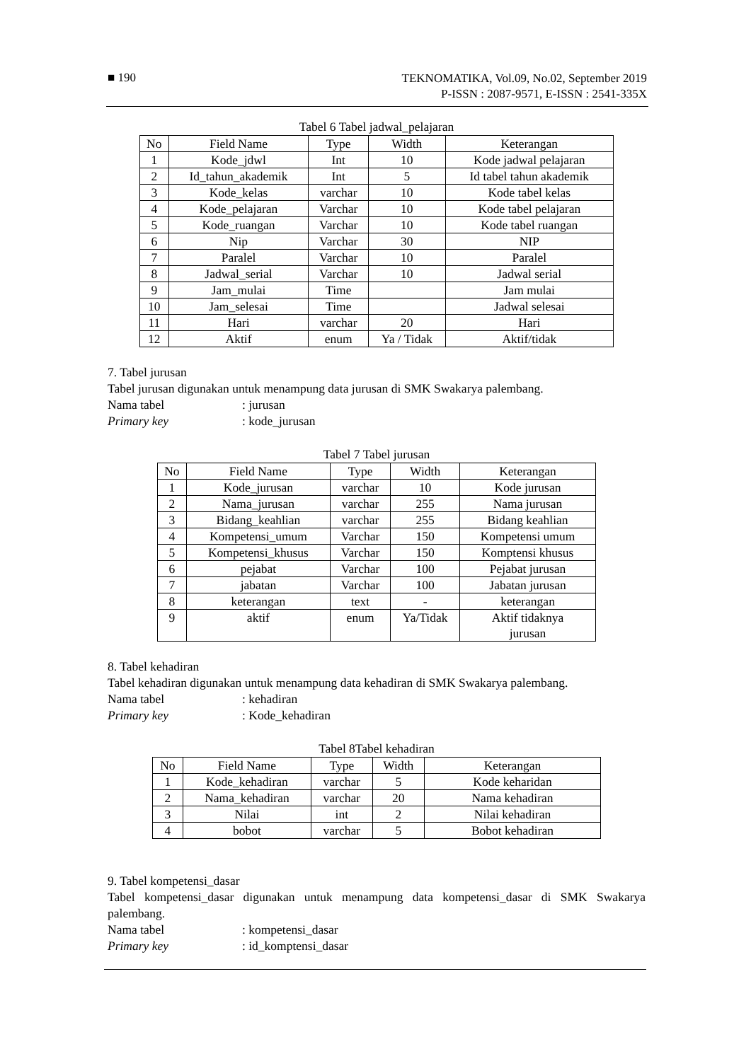■ 190
TEKNOMATIKA, Vol.09, No.02, September 2019
P-ISSN : 2087-9571, E-ISSN : 2541-335X
Tabel 6 Tabel jadwal_pelajaran
| No | Field Name | Type | Width | Keterangan |
| --- | --- | --- | --- | --- |
| 1 | Kode_jdwl | Int | 10 | Kode jadwal pelajaran |
| 2 | Id_tahun_akademik | Int | 5 | Id tabel tahun akademik |
| 3 | Kode_kelas | varchar | 10 | Kode tabel kelas |
| 4 | Kode_pelajaran | Varchar | 10 | Kode tabel pelajaran |
| 5 | Kode_ruangan | Varchar | 10 | Kode tabel ruangan |
| 6 | Nip | Varchar | 30 | NIP |
| 7 | Paralel | Varchar | 10 | Paralel |
| 8 | Jadwal_serial | Varchar | 10 | Jadwal serial |
| 9 | Jam_mulai | Time | | Jam mulai |
| 10 | Jam_selesai | Time | | Jadwal selesai |
| 11 | Hari | varchar | 20 | Hari |
| 12 | Aktif | enum | Ya / Tidak | Aktif/tidak |
7. Tabel jurusan
Tabel jurusan digunakan untuk menampung data jurusan di SMK Swakarya palembang.
Nama tabel: jurusan
Primary key: kode_jurusan
Tabel 7 Tabel jurusan
| No | Field Name | Type | Width | Keterangan |
| --- | --- | --- | --- | --- |
| 1 | Kode_jurusan | varchar | 10 | Kode jurusan |
| 2 | Nama_jurusan | varchar | 255 | Nama jurusan |
| 3 | Bidang_keahlian | varchar | 255 | Bidang keahlian |
| 4 | Kompetensi_umum | Varchar | 150 | Kompetensi umum |
| 5 | Kompetensi_khusus | Varchar | 150 | Komptensi khusus |
| 6 | pejabat | Varchar | 100 | Pejabat jurusan |
| 7 | jabatan | Varchar | 100 | Jabatan jurusan |
| 8 | keterangan | text | - | keterangan |
| 9 | aktif | enum | Ya/Tidak | Aktif tidaknya jurusan |
8. Tabel kehadiran
Tabel kehadiran digunakan untuk menampung data kehadiran di SMK Swakarya palembang.
Nama tabel: kehadiran
Primary key: Kode_kehadiran
Tabel 8Tabel kehadiran
| No | Field Name | Type | Width | Keterangan |
| --- | --- | --- | --- | --- |
| 1 | Kode_kehadiran | varchar | 5 | Kode keharidan |
| 2 | Nama_kehadiran | varchar | 20 | Nama kehadiran |
| 3 | Nilai | int | 2 | Nilai kehadiran |
| 4 | bobot | varchar | 5 | Bobot kehadiran |
9. Tabel kompetensi_dasar
Tabel kompetensi_dasar digunakan untuk menampung data kompetensi_dasar di SMK Swakarya palembang.
Nama tabel: kompetensi_dasar
Primary key: id_komptensi_dasar